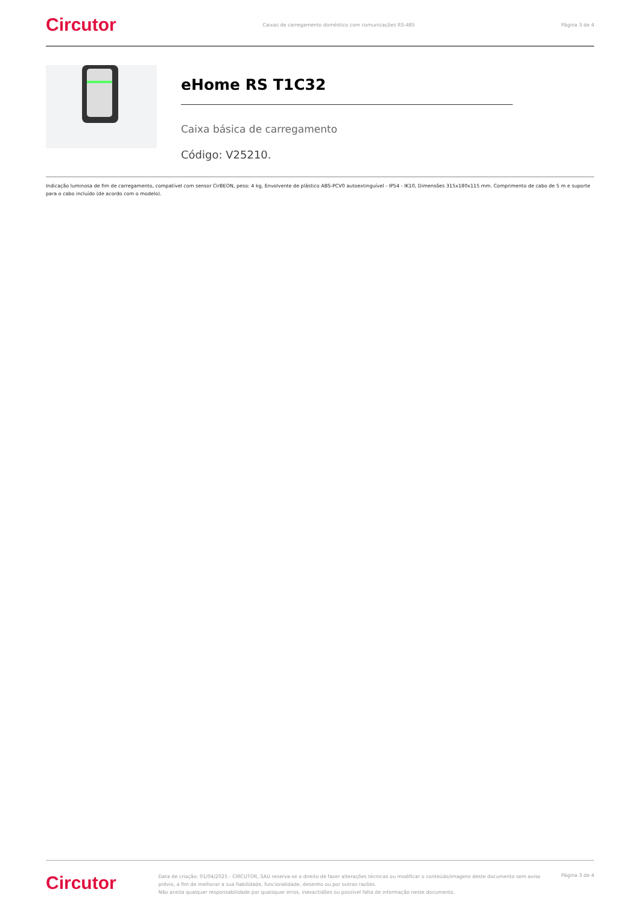Circutor Caixas de carregamento doméstico com comunicações RS-485 Página 3 de 4
eHome RS T1C32
Caixa básica de carregamento
Código: V25210.
Indicação luminosa de fim de carregamento, compatível com sensor CirBEON, peso: 4 kg, Envolvente de plástico ABS-PCV0 autoextinguível - IP54 - IK10, Dimensões 315x180x115 mm. Comprimento de cabo de 5 m e suporte para o cabo incluído (de acordo com o modelo).
Circutor
Data de criação: 01/04/2025 - CIRCUTOR, SAU reserva-se o direito de fazer alterações técnicas ou modificar o conteúdo/imagens deste documento sem aviso prévio, a fim de melhorar a sua fiabilidade, funcionalidade, desenho ou por outras razões.
Não aceita qualquer responsabilidade por quaisquer erros, inexactidões ou possível falta de informação neste documento.
Página 3 de 4